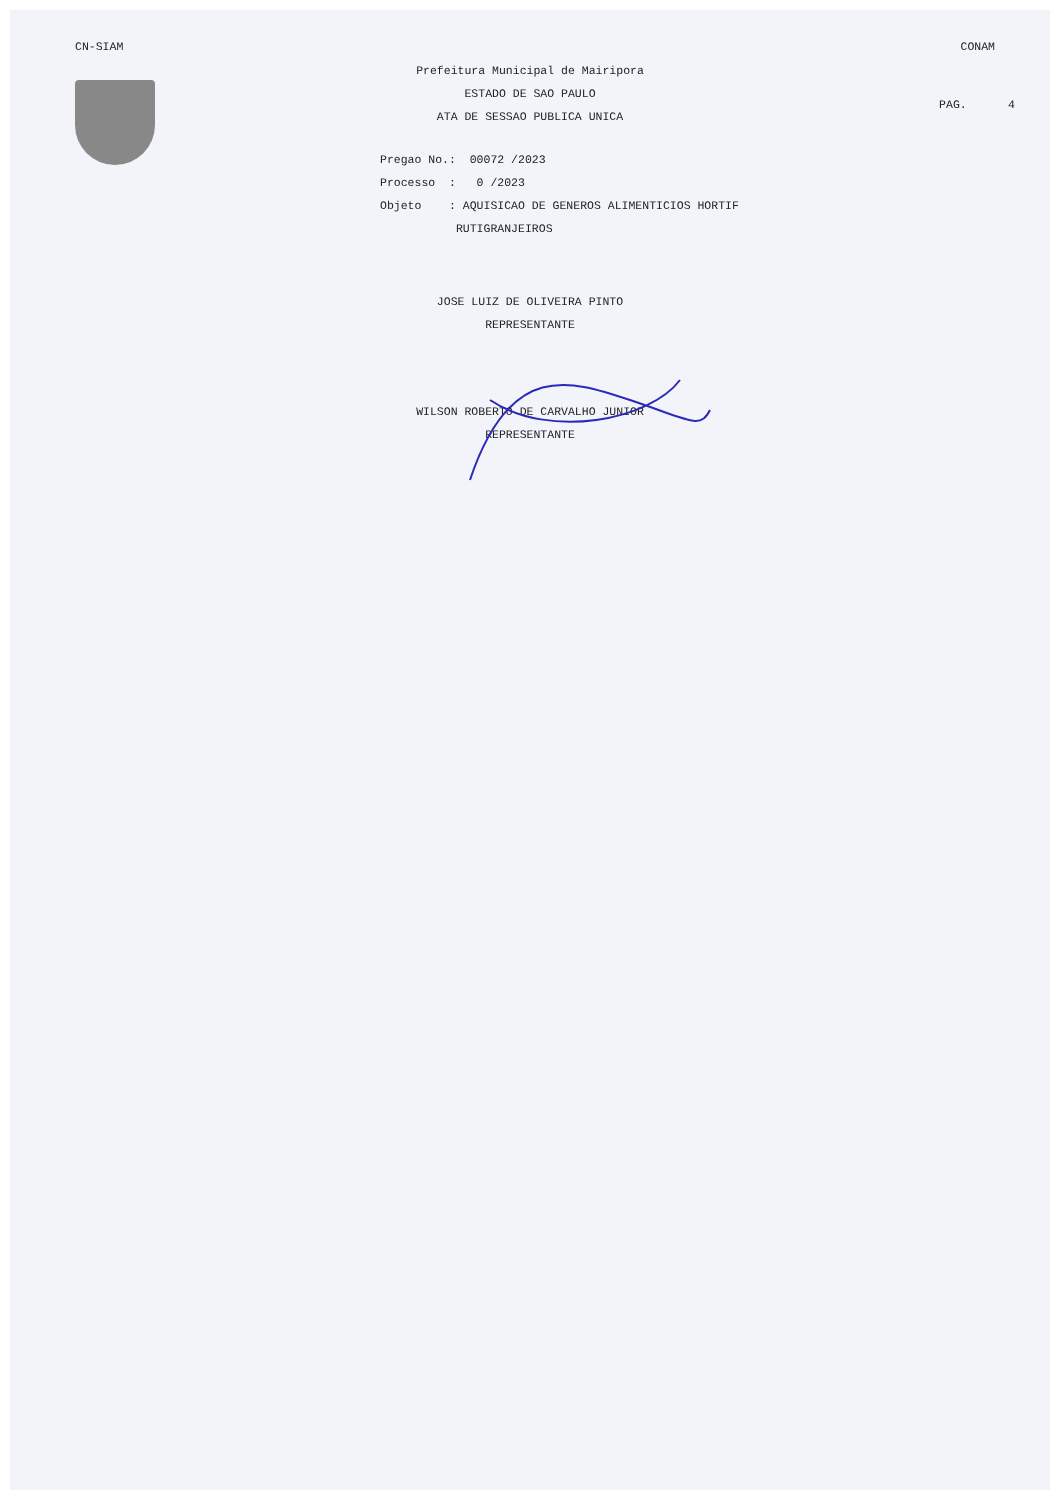CN-SIAM CONAM
PAG. 4
Prefeitura Municipal de Mairipora
ESTADO DE SAO PAULO
ATA DE SESSAO PUBLICA UNICA
Pregao No.: 00072 /2023 Processo : 0 /2023 Objeto : AQUISICAO DE GENEROS ALIMENTICIOS HORTIF RUTIGRANJEIROS
JOSE LUIZ DE OLIVEIRA PINTO
REPRESENTANTE
WILSON ROBERTO DE CARVALHO JUNIOR
REPRESENTANTE